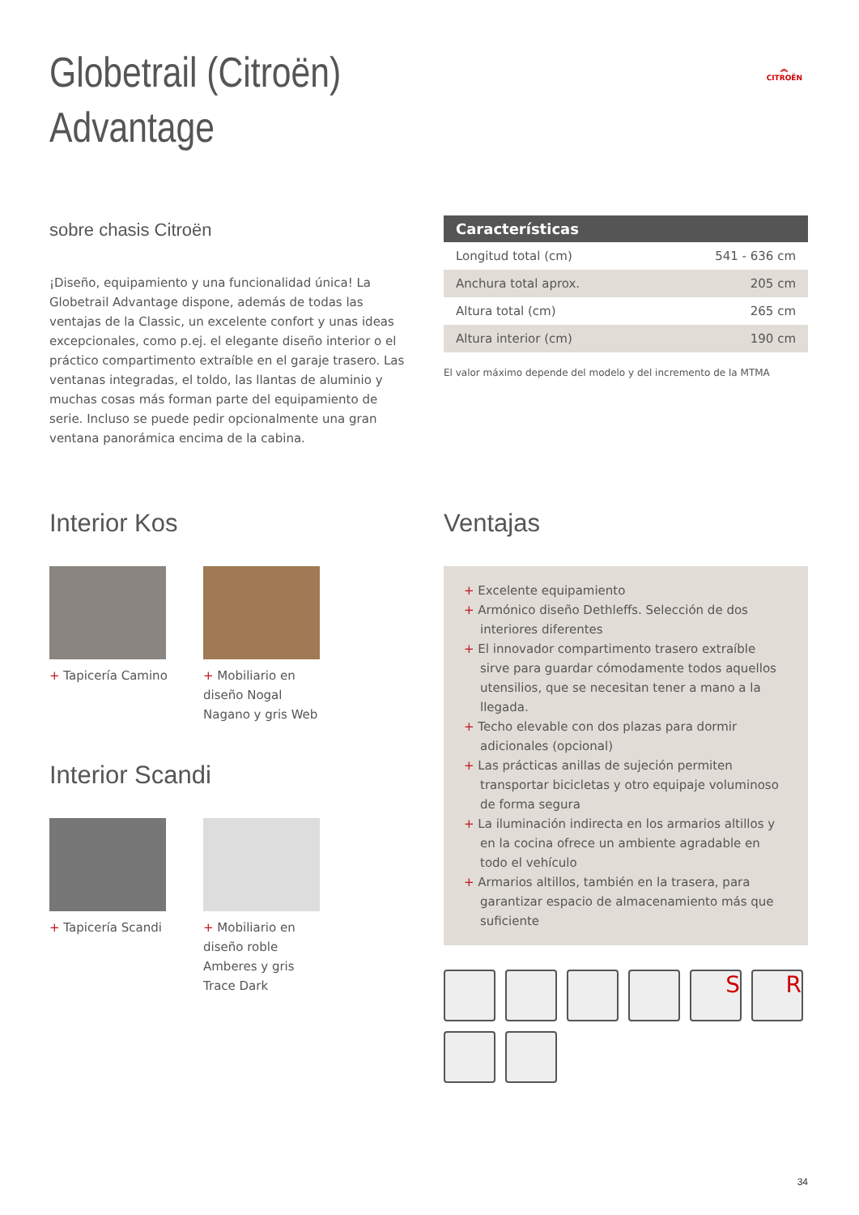︽
CITROËN
Globetrail (Citroën)
Advantage
sobre chasis Citroën
¡Diseño, equipamiento y una funcionalidad única! La Globetrail Advantage dispone, además de todas las ventajas de la Classic, un excelente confort y unas ideas excepcionales, como p.ej. el elegante diseño interior o el práctico compartimento extraíble en el garaje trasero. Las ventanas integradas, el toldo, las llantas de aluminio y muchas cosas más forman parte del equipamiento de serie. Incluso se puede pedir opcionalmente una gran ventana panorámica encima de la cabina.
| Características | |
| --- | --- |
| Longitud total (cm) | 541 - 636 cm |
| Anchura total aprox. | 205 cm |
| Altura total (cm) | 265 cm |
| Altura interior (cm) | 190 cm |
El valor máximo depende del modelo y del incremento de la MTMA
Interior Kos
+ Tapicería Camino + Mobiliario en diseño Nogal Nagano y gris Web
Interior Scandi
+ Tapicería Scandi + Mobiliario en diseño roble Amberes y gris Trace Dark
Ventajas
+ Excelente equipamiento
+ Armónico diseño Dethleffs. Selección de dos interiores diferentes
+ El innovador compartimento trasero extraíble sirve para guardar cómodamente todos aquellos utensilios, que se necesitan tener a mano a la llegada.
+ Techo elevable con dos plazas para dormir adicionales (opcional)
+ Las prácticas anillas de sujeción permiten transportar bicicletas y otro equipaje voluminoso de forma segura
+ La iluminación indirecta en los armarios altillos y en la cocina ofrece un ambiente agradable en todo el vehículo
+ Armarios altillos, también en la trasera, para garantizar espacio de almacenamiento más que suficiente
S
R
34